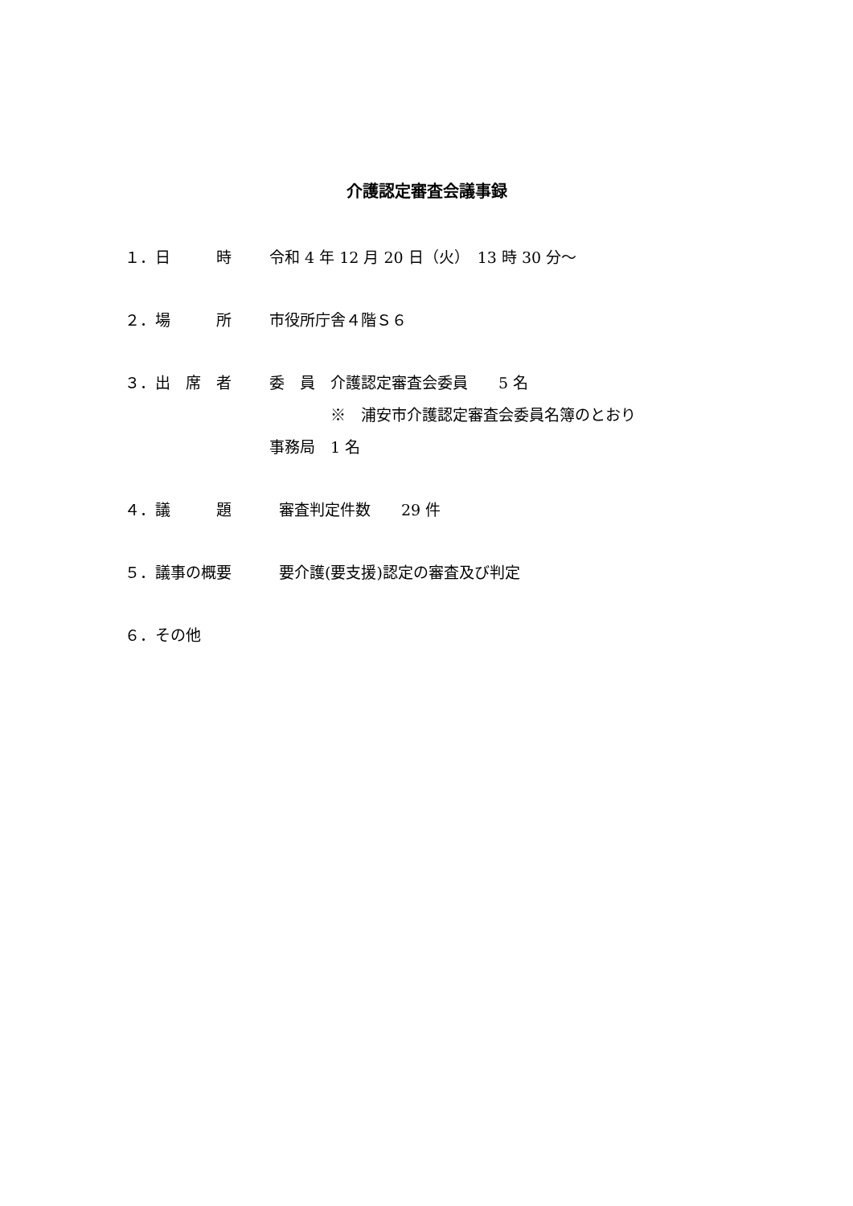介護認定審査会議事録
１．日　　　時 令和 4 年 12 月 20 日（火）　13 時 30 分～
２．場　　　所 市役所庁舎４階Ｓ６
３．出　席　者 委　員　介護認定審査会委員　　5 名
※　浦安市介護認定審査会委員名簿のとおり
事務局　1 名
４．議　　　題 審査判定件数　　29 件
５．議事の概要 要介護(要支援)認定の審査及び判定
６．その他